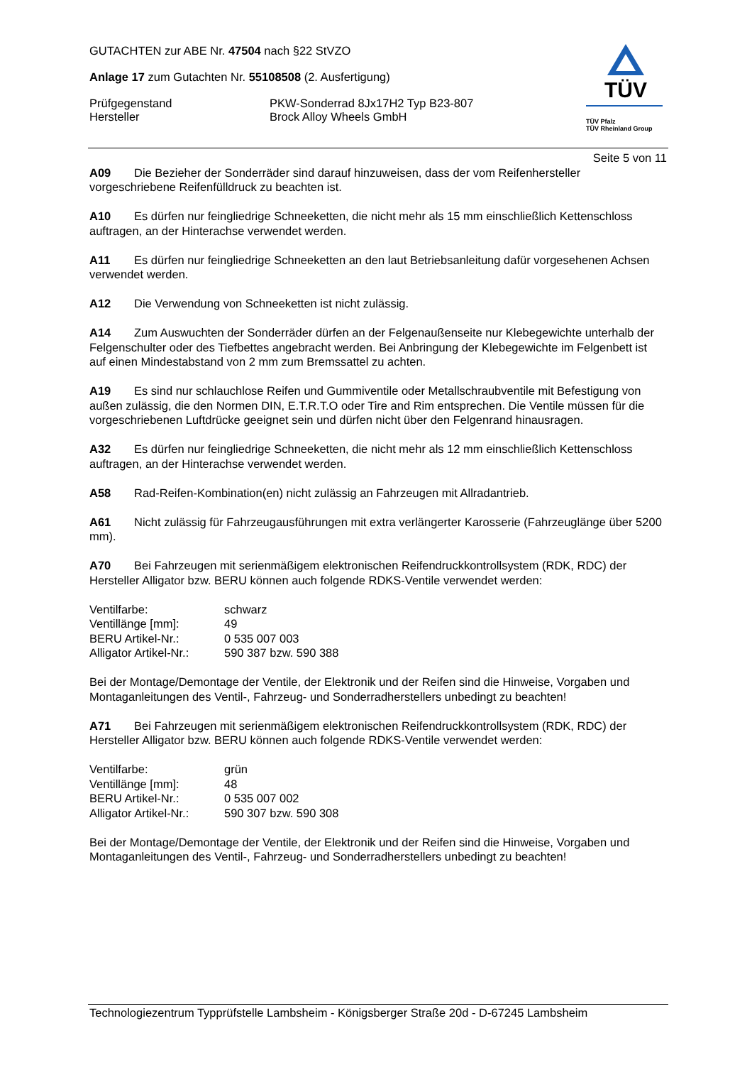GUTACHTEN zur ABE Nr. 47504 nach §22 StVZO
Anlage 17 zum Gutachten Nr. 55108508 (2. Ausfertigung)
Prüfgegenstand PKW-Sonderrad 8Jx17H2 Typ B23-807
Hersteller Brock Alloy Wheels GmbH
TÜV
TÜV Pfalz
TÜV Rheinland Group
Seite 5 von 11
A09 Die Bezieher der Sonderräder sind darauf hinzuweisen, dass der vom Reifenhersteller vorgeschriebene Reifenfülldruck zu beachten ist.
A10 Es dürfen nur feingliedrige Schneeketten, die nicht mehr als 15 mm einschließlich Kettenschloss auftragen, an der Hinterachse verwendet werden.
A11 Es dürfen nur feingliedrige Schneeketten an den laut Betriebsanleitung dafür vorgesehenen Achsen verwendet werden.
A12 Die Verwendung von Schneeketten ist nicht zulässig.
A14 Zum Auswuchten der Sonderräder dürfen an der Felgenaußenseite nur Klebegewichte unterhalb der Felgenschulter oder des Tiefbettes angebracht werden. Bei Anbringung der Klebegewichte im Felgenbett ist auf einen Mindestabstand von 2 mm zum Bremssattel zu achten.
A19 Es sind nur schlauchlose Reifen und Gummiventile oder Metallschraubventile mit Befestigung von außen zulässig, die den Normen DIN, E.T.R.T.O oder Tire and Rim entsprechen. Die Ventile müssen für die vorgeschriebenen Luftdrücke geeignet sein und dürfen nicht über den Felgenrand hinausragen.
A32 Es dürfen nur feingliedrige Schneeketten, die nicht mehr als 12 mm einschließlich Kettenschloss auftragen, an der Hinterachse verwendet werden.
A58 Rad-Reifen-Kombination(en) nicht zulässig an Fahrzeugen mit Allradantrieb.
A61 Nicht zulässig für Fahrzeugausführungen mit extra verlängerter Karosserie (Fahrzeuglänge über 5200 mm).
A70 Bei Fahrzeugen mit serienmäßigem elektronischen Reifendruckkontrollsystem (RDK, RDC) der Hersteller Alligator bzw. BERU können auch folgende RDKS-Ventile verwendet werden:
| Ventilfarbe: | schwarz |
| Ventillänge [mm]: | 49 |
| BERU Artikel-Nr.: | 0 535 007 003 |
| Alligator Artikel-Nr.: | 590 387 bzw. 590 388 |
Bei der Montage/Demontage der Ventile, der Elektronik und der Reifen sind die Hinweise, Vorgaben und Montaganleitungen des Ventil-, Fahrzeug- und Sonderradherstellers unbedingt zu beachten!
A71 Bei Fahrzeugen mit serienmäßigem elektronischen Reifendruckkontrollsystem (RDK, RDC) der Hersteller Alligator bzw. BERU können auch folgende RDKS-Ventile verwendet werden:
| Ventilfarbe: | grün |
| Ventillänge [mm]: | 48 |
| BERU Artikel-Nr.: | 0 535 007 002 |
| Alligator Artikel-Nr.: | 590 307 bzw. 590 308 |
Bei der Montage/Demontage der Ventile, der Elektronik und der Reifen sind die Hinweise, Vorgaben und Montaganleitungen des Ventil-, Fahrzeug- und Sonderradherstellers unbedingt zu beachten!
Technologiezentrum Typprüfstelle Lambsheim - Königsberger Straße 20d - D-67245 Lambsheim